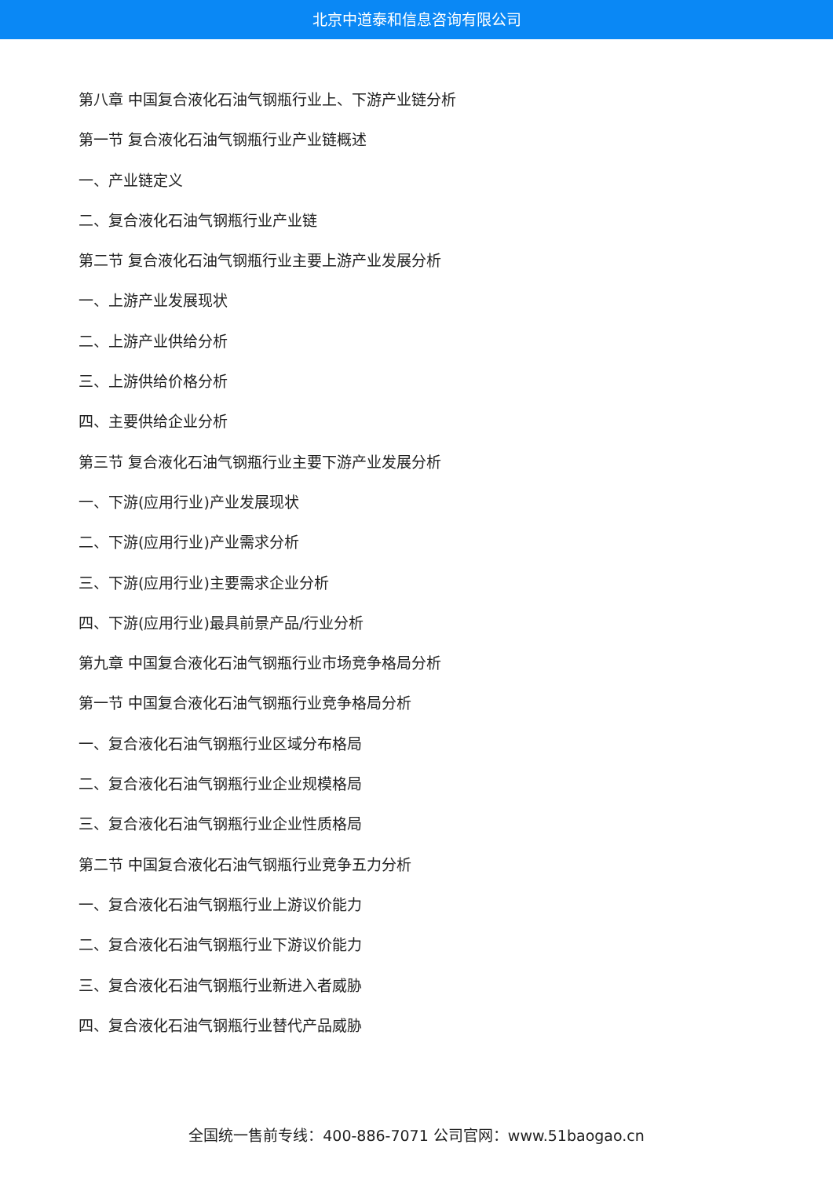北京中道泰和信息咨询有限公司
第八章 中国复合液化石油气钢瓶行业上、下游产业链分析
第一节 复合液化石油气钢瓶行业产业链概述
一、产业链定义
二、复合液化石油气钢瓶行业产业链
第二节 复合液化石油气钢瓶行业主要上游产业发展分析
一、上游产业发展现状
二、上游产业供给分析
三、上游供给价格分析
四、主要供给企业分析
第三节 复合液化石油气钢瓶行业主要下游产业发展分析
一、下游(应用行业)产业发展现状
二、下游(应用行业)产业需求分析
三、下游(应用行业)主要需求企业分析
四、下游(应用行业)最具前景产品/行业分析
第九章 中国复合液化石油气钢瓶行业市场竞争格局分析
第一节 中国复合液化石油气钢瓶行业竞争格局分析
一、复合液化石油气钢瓶行业区域分布格局
二、复合液化石油气钢瓶行业企业规模格局
三、复合液化石油气钢瓶行业企业性质格局
第二节 中国复合液化石油气钢瓶行业竞争五力分析
一、复合液化石油气钢瓶行业上游议价能力
二、复合液化石油气钢瓶行业下游议价能力
三、复合液化石油气钢瓶行业新进入者威胁
四、复合液化石油气钢瓶行业替代产品威胁
全国统一售前专线：400-886-7071 公司官网：www.51baogao.cn